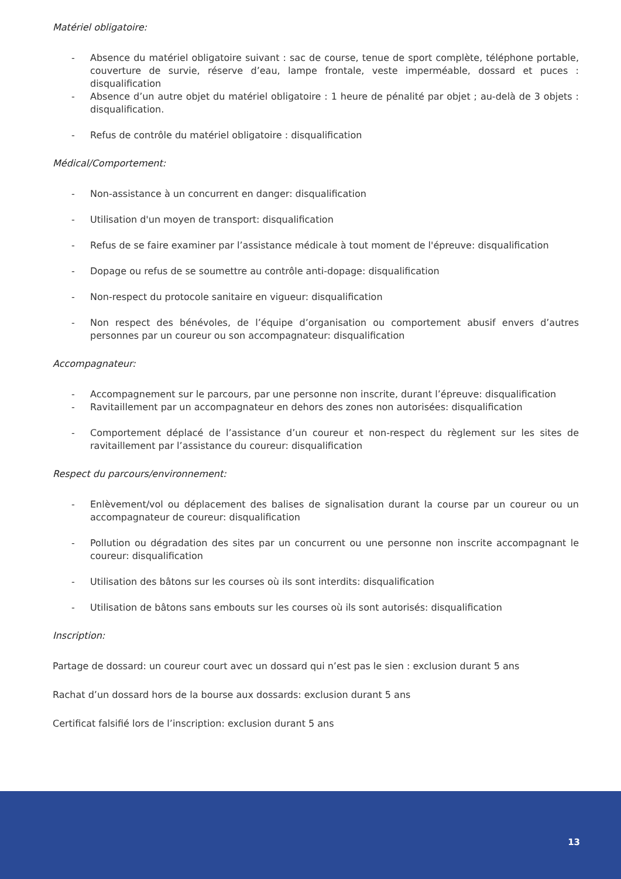Matériel obligatoire:
- Absence du matériel obligatoire suivant : sac de course, tenue de sport complète, téléphone portable, couverture de survie, réserve d’eau, lampe frontale, veste imperméable, dossard et puces : disqualification
- Absence d’un autre objet du matériel obligatoire : 1 heure de pénalité par objet ; au-delà de 3 objets : disqualification.
- Refus de contrôle du matériel obligatoire : disqualification
Médical/Comportement:
- Non-assistance à un concurrent en danger: disqualification
- Utilisation d'un moyen de transport: disqualification
- Refus de se faire examiner par l’assistance médicale à tout moment de l'épreuve: disqualification
- Dopage ou refus de se soumettre au contrôle anti-dopage: disqualification
- Non-respect du protocole sanitaire en vigueur: disqualification
- Non respect des bénévoles, de l’équipe d’organisation ou comportement abusif envers d’autres personnes par un coureur ou son accompagnateur: disqualification
Accompagnateur:
- Accompagnement sur le parcours, par une personne non inscrite, durant l’épreuve: disqualification
- Ravitaillement par un accompagnateur en dehors des zones non autorisées: disqualification
- Comportement déplacé de l’assistance d’un coureur et non-respect du règlement sur les sites de ravitaillement par l’assistance du coureur: disqualification
Respect du parcours/environnement:
- Enlèvement/vol ou déplacement des balises de signalisation durant la course par un coureur ou un accompagnateur de coureur: disqualification
- Pollution ou dégradation des sites par un concurrent ou une personne non inscrite accompagnant le coureur: disqualification
- Utilisation des bâtons sur les courses où ils sont interdits: disqualification
- Utilisation de bâtons sans embouts sur les courses où ils sont autorisés: disqualification
Inscription:
Partage de dossard: un coureur court avec un dossard qui n’est pas le sien : exclusion durant 5 ans
Rachat d’un dossard hors de la bourse aux dossards: exclusion durant 5 ans
Certificat falsifié lors de l’inscription: exclusion durant 5 ans
13